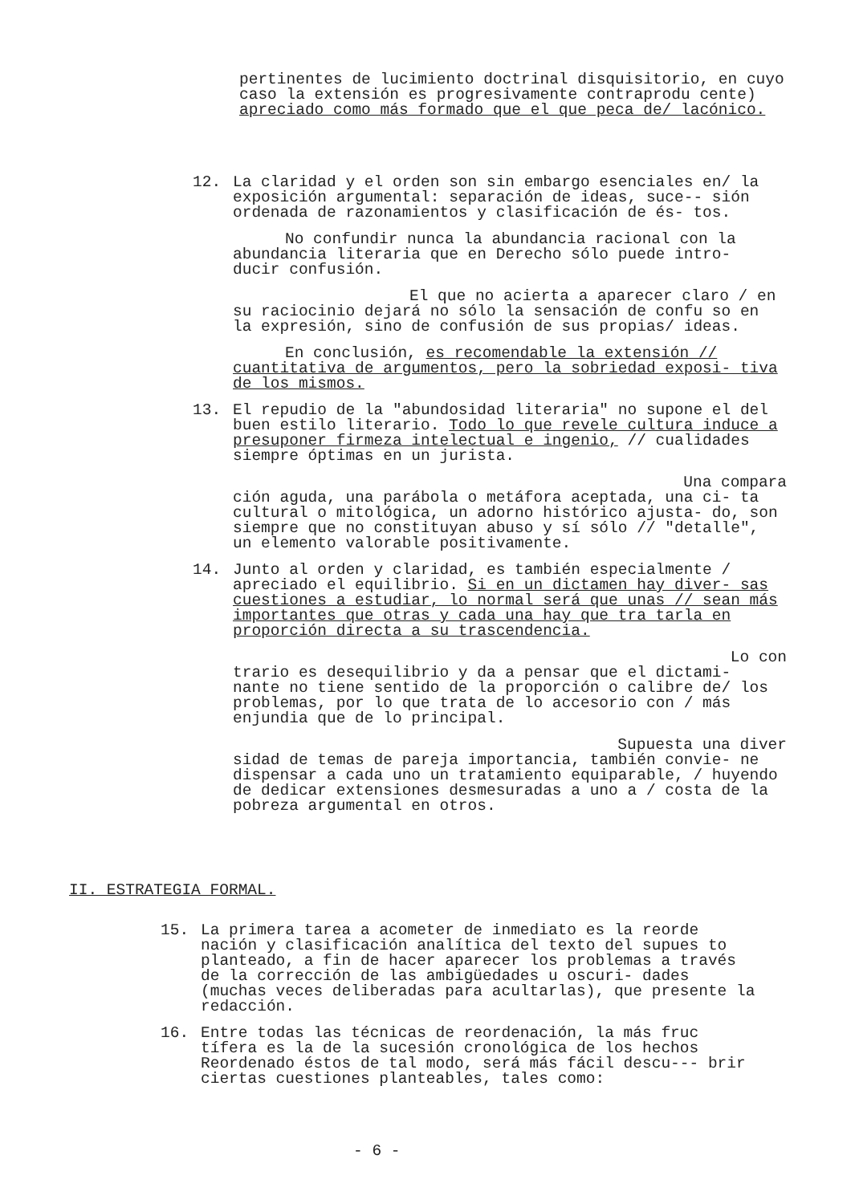pertinentes de lucimiento doctrinal disquisitorio, en cuyo caso la extensión es progresivamente contraprodu cente) apreciado como más formado que el que peca de/ lacónico.
12. La claridad y el orden son sin embargo esenciales en/ la exposición argumental: separación de ideas, suce-- sión ordenada de razonamientos y clasificación de és- tos.
No confundir nunca la abundancia racional con la abundancia literaria que en Derecho sólo puede intro- ducir confusión.
El que no acierta a aparecer claro / en su raciocinio dejará no sólo la sensación de confu so en la expresión, sino de confusión de sus propias/ ideas.
En conclusión, es recomendable la extensión // cuantitativa de argumentos, pero la sobriedad exposi- tiva de los mismos.
13. El repudio de la "abundosidad literaria" no supone el del buen estilo literario. Todo lo que revele cultura induce a presuponer firmeza intelectual e ingenio, // cualidades siempre óptimas en un jurista.
Una compara
ción aguda, una parábola o metáfora aceptada, una ci- ta cultural o mitológica, un adorno histórico ajusta- do, son siempre que no constituyan abuso y sí sólo // "detalle", un elemento valorable positivamente.
14. Junto al orden y claridad, es también especialmente / apreciado el equilibrio. Si en un dictamen hay diver- sas cuestiones a estudiar, lo normal será que unas // sean más importantes que otras y cada una hay que tra tarla en proporción directa a su trascendencia.
Lo con
trario es desequilibrio y da a pensar que el dictami- nante no tiene sentido de la proporción o calibre de/ los problemas, por lo que trata de lo accesorio con / más enjundia que de lo principal.
Supuesta una diver
sidad de temas de pareja importancia, también convie- ne dispensar a cada uno un tratamiento equiparable, / huyendo de dedicar extensiones desmesuradas a uno a / costa de la pobreza argumental en otros.
II. ESTRATEGIA FORMAL.
15. La primera tarea a acometer de inmediato es la reorde nación y clasificación analítica del texto del supues to planteado, a fin de hacer aparecer los problemas a través de la corrección de las ambigüedades u oscuri- dades (muchas veces deliberadas para acultarlas), que presente la redacción.
16. Entre todas las técnicas de reordenación, la más fruc tífera es la de la sucesión cronológica de los hechos Reordenado éstos de tal modo, será más fácil descu--- brir ciertas cuestiones planteables, tales como:
- 6 -